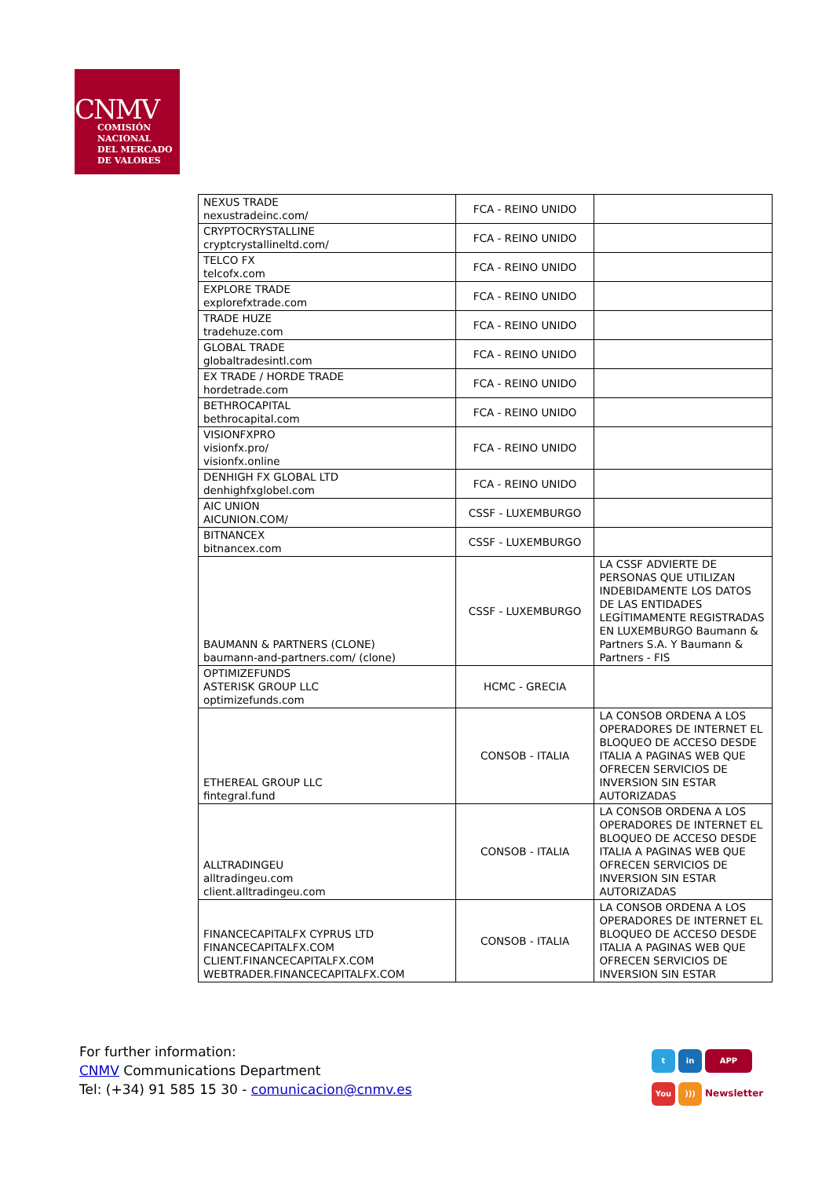CNMV
COMISIÓN
NACIONAL
DEL MERCADO
DE VALORES
| NEXUS TRADE nexustradeinc.com/ | FCA - REINO UNIDO | |
| CRYPTOCRYSTALLINE cryptcrystallineltd.com/ | FCA - REINO UNIDO | |
| TELCO FX telcofx.com | FCA - REINO UNIDO | |
| EXPLORE TRADE explorefxtrade.com | FCA - REINO UNIDO | |
| TRADE HUZE tradehuze.com | FCA - REINO UNIDO | |
| GLOBAL TRADE globaltradesintl.com | FCA - REINO UNIDO | |
| EX TRADE / HORDE TRADE hordetrade.com | FCA - REINO UNIDO | |
| BETHROCAPITAL bethrocapital.com | FCA - REINO UNIDO | |
| VISIONFXPRO visionfx.pro/ visionfx.online | FCA - REINO UNIDO | |
| DENHIGH FX GLOBAL LTD denhighfxglobel.com | FCA - REINO UNIDO | |
| AIC UNION AICUNION.COM/ | CSSF - LUXEMBURGO | |
| BITNANCEX bitnancex.com | CSSF - LUXEMBURGO | |
| BAUMANN & PARTNERS (CLONE) baumann-and-partners.com/ (clone) | CSSF - LUXEMBURGO | LA CSSF ADVIERTE DE PERSONAS QUE UTILIZAN INDEBIDAMENTE LOS DATOS DE LAS ENTIDADES LEGÍTIMAMENTE REGISTRADAS EN LUXEMBURGO Baumann & Partners S.A. Y Baumann & Partners - FIS |
| OPTIMIZEFUNDS ASTERISK GROUP LLC optimizefunds.com | HCMC - GRECIA | |
| ETHEREAL GROUP LLC fintegral.fund | CONSOB - ITALIA | LA CONSOB ORDENA A LOS OPERADORES DE INTERNET EL BLOQUEO DE ACCESO DESDE ITALIA A PAGINAS WEB QUE OFRECEN SERVICIOS DE INVERSION SIN ESTAR AUTORIZADAS |
| ALLTRADINGEU alltradingeu.com client.alltradingeu.com | CONSOB - ITALIA | LA CONSOB ORDENA A LOS OPERADORES DE INTERNET EL BLOQUEO DE ACCESO DESDE ITALIA A PAGINAS WEB QUE OFRECEN SERVICIOS DE INVERSION SIN ESTAR AUTORIZADAS |
| FINANCECAPITALFX CYPRUS LTD FINANCECAPITALFX.COM CLIENT.FINANCECAPITALFX.COM WEBTRADER.FINANCECAPITALFX.COM | CONSOB - ITALIA | LA CONSOB ORDENA A LOS OPERADORES DE INTERNET EL BLOQUEO DE ACCESO DESDE ITALIA A PAGINAS WEB QUE OFRECEN SERVICIOS DE INVERSION SIN ESTAR |
For further information:
CNMV Communications Department
Tel: (+34) 91 585 15 30 - comunicacion@cnmv.es
t in APP
You))) Newsletter